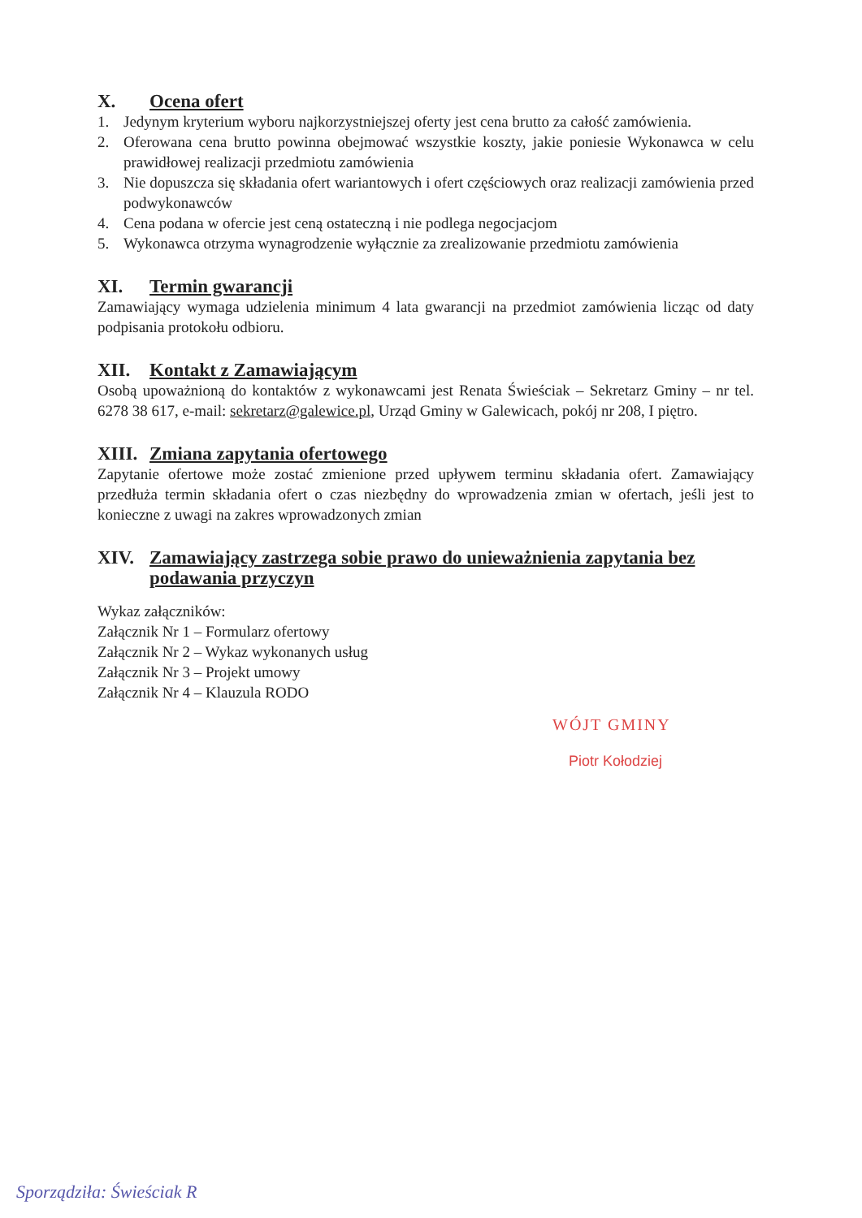X. Ocena ofert
1. Jedynym kryterium wyboru najkorzystniejszej oferty jest cena brutto za całość zamówienia.
2. Oferowana cena brutto powinna obejmować wszystkie koszty, jakie poniesie Wykonawca w celu prawidłowej realizacji przedmiotu zamówienia
3. Nie dopuszcza się składania ofert wariantowych i ofert częściowych oraz realizacji zamówienia przed podwykonawców
4. Cena podana w ofercie jest ceną ostateczną i nie podlega negocjacjom
5. Wykonawca otrzyma wynagrodzenie wyłącznie za zrealizowanie przedmiotu zamówienia
XI. Termin gwarancji
Zamawiający wymaga udzielenia minimum 4 lata gwarancji na przedmiot zamówienia licząc od daty podpisania protokołu odbioru.
XII. Kontakt z Zamawiającym
Osobą upoważnioną do kontaktów z wykonawcami jest Renata Świeściak – Sekretarz Gminy – nr tel. 6278 38 617, e-mail: sekretarz@galewice.pl, Urząd Gminy w Galewicach, pokój nr 208, I piętro.
XIII. Zmiana zapytania ofertowego
Zapytanie ofertowe może zostać zmienione przed upływem terminu składania ofert. Zamawiający przedłuża termin składania ofert o czas niezbędny do wprowadzenia zmian w ofertach, jeśli jest to konieczne z uwagi na zakres wprowadzonych zmian
XIV. Zamawiający zastrzega sobie prawo do unieważnienia zapytania bez podawania przyczyn
Wykaz załączników:
Załącznik Nr 1 – Formularz ofertowy
Załącznik Nr 2 – Wykaz wykonanych usług
Załącznik Nr 3 – Projekt umowy
Załącznik Nr 4 – Klauzula RODO
WÓJT GMINY
Piotr Kołodziej
Sporządziła: Świeściak R